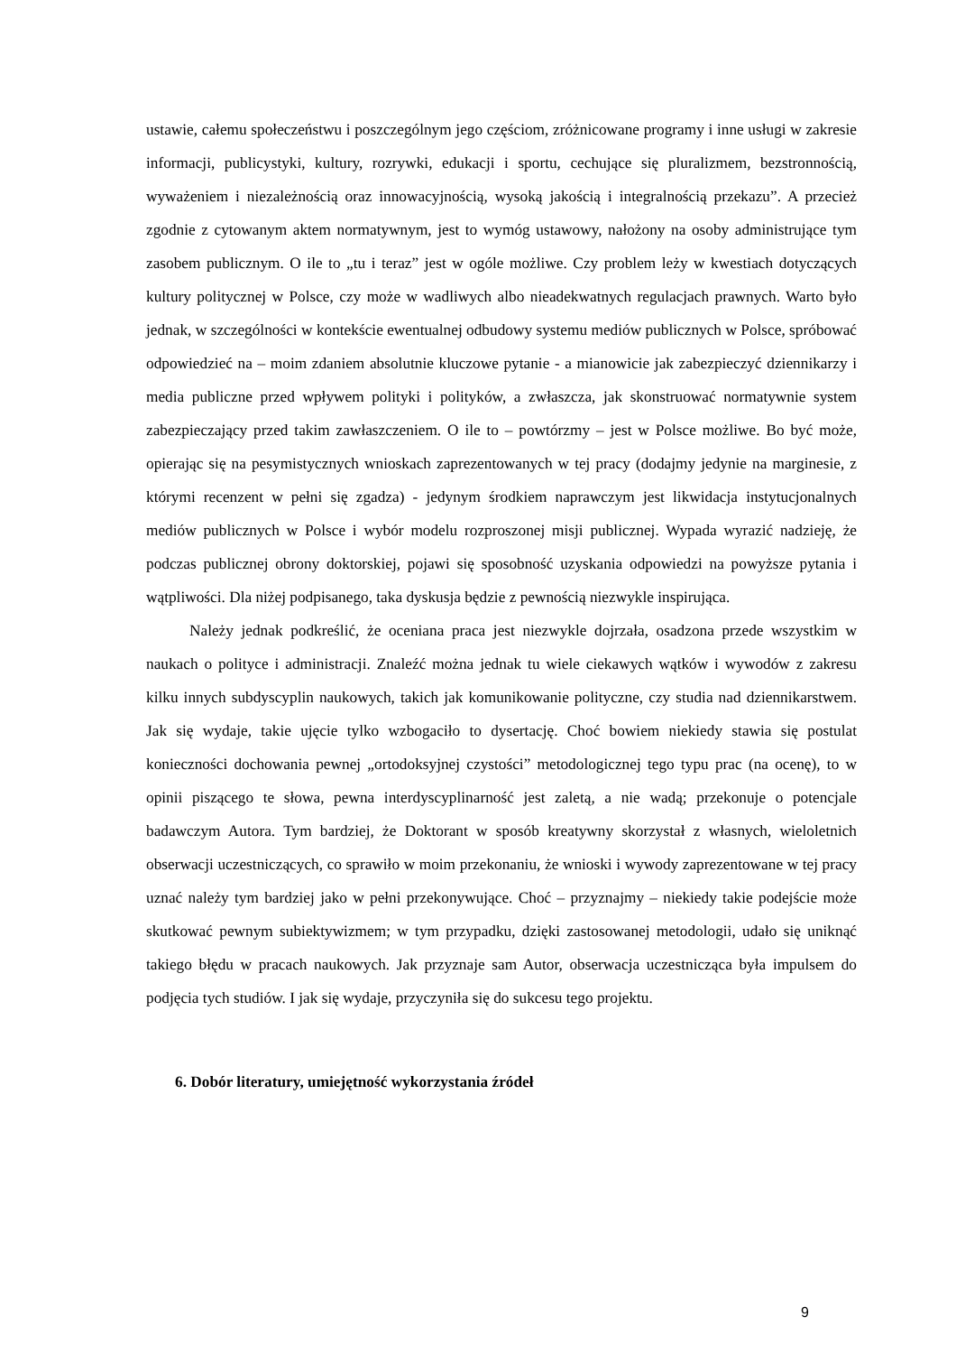ustawie, całemu społeczeństwu i poszczególnym jego częściom, zróżnicowane programy i inne usługi w zakresie informacji, publicystyki, kultury, rozrywki, edukacji i sportu, cechujące się pluralizmem, bezstronnością, wyważeniem i niezależnością oraz innowacyjnością, wysoką jakością i integralnością przekazu”. A przecież zgodnie z cytowanym aktem normatywnym, jest to wymóg ustawowy, nałożony na osoby administrujące tym zasobem publicznym. O ile to „tu i teraz” jest w ogóle możliwe. Czy problem leży w kwestiach dotyczących kultury politycznej w Polsce, czy może w wadliwych albo nieadekwatnych regulacjach prawnych. Warto było jednak, w szczególności w kontekście ewentualnej odbudowy systemu mediów publicznych w Polsce, spróbować odpowiedzieć na – moim zdaniem absolutnie kluczowe pytanie - a mianowicie jak zabezpieczyć dziennikarzy i media publiczne przed wpływem polityki i polityków, a zwłaszcza, jak skonstruować normatywnie system zabezpieczający przed takim zawłaszczeniem. O ile to – powtórzmy – jest w Polsce możliwe. Bo być może, opierając się na pesymistycznych wnioskach zaprezentowanych w tej pracy (dodajmy jedynie na marginesie, z którymi recenzent w pełni się zgadza) - jedynym środkiem naprawczym jest likwidacja instytucjonalnych mediów publicznych w Polsce i wybór modelu rozproszonej misji publicznej. Wypada wyrazić nadzieję, że podczas publicznej obrony doktorskiej, pojawi się sposobność uzyskania odpowiedzi na powyższe pytania i wątpliwości. Dla niżej podpisanego, taka dyskusja będzie z pewnością niezwykle inspirująca.
Należy jednak podkreślić, że oceniana praca jest niezwykle dojrzała, osadzona przede wszystkim w naukach o polityce i administracji. Znaleźć można jednak tu wiele ciekawych wątków i wywodów z zakresu kilku innych subdyscyplin naukowych, takich jak komunikowanie polityczne, czy studia nad dziennikarstwem. Jak się wydaje, takie ujęcie tylko wzbogaciło to dysertację. Choć bowiem niekiedy stawia się postulat konieczności dochowania pewnej „ortodoksyjnej czystości” metodologicznej tego typu prac (na ocenę), to w opinii piszącego te słowa, pewna interdyscyplinarność jest zaletą, a nie wadą; przekonuje o potencjale badawczym Autora. Tym bardziej, że Doktorant w sposób kreatywny skorzystał z własnych, wieloletnich obserwacji uczestniczących, co sprawiło w moim przekonaniu, że wnioski i wywody zaprezentowane w tej pracy uznać należy tym bardziej jako w pełni przekonywujące. Choć – przyznajmy – niekiedy takie podejście może skutkować pewnym subiektywizmem; w tym przypadku, dzięki zastosowanej metodologii, udało się uniknąć takiego błędu w pracach naukowych. Jak przyznaje sam Autor, obserwacja uczestnicząca była impulsem do podjęcia tych studiów. I jak się wydaje, przyczyniła się do sukcesu tego projektu.
6. Dobór literatury, umiejętność wykorzystania źródeł
9